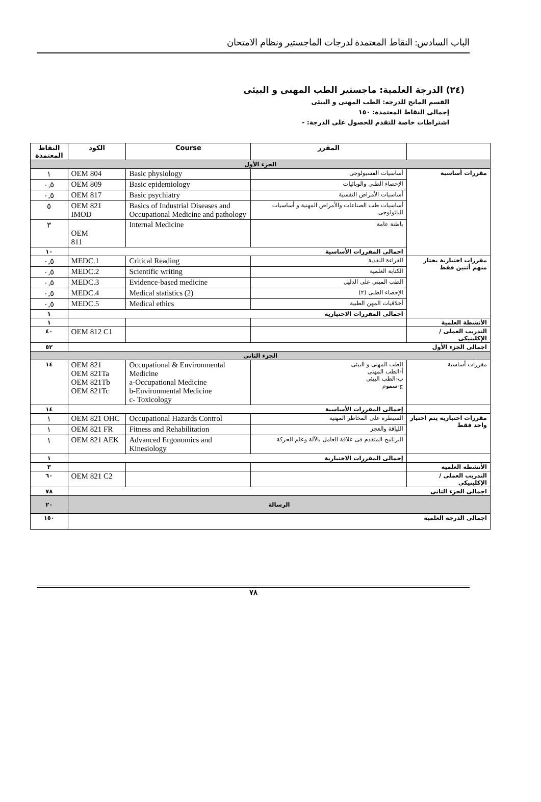الباب السادس: النقاط المعتمدة لدرجات الماجستير ونظام الامتحان
(٢٤) الدرجة العلمية: ماجستير الطب المهنى و البيئى
القسم المانح للدرجه: الطب المهنى و البيئى
إجمالى النقاط المعتمدة: ١٥٠
اشتراطات خاصة للتقدم للحصول على الدرجة: -
| | المقرر | Course | الكود | النقاط المعتمدة |
| --- | --- | --- | --- | --- |
| الجزء الأول | | | | |
| مقررات أساسية | أساسيات الفسيولوجى | Basic physiology | OEM 804 | ١ |
| | الإحصاء الطبى والوبائيات | Basic epidemiology | OEM 809 | ٠,٥ |
| | أساسيات الأمراض النفسية | Basic psychiatry | OEM 817 | ٠,٥ |
| | أساسيات طب الصناعات والأمراض المهنية و أساسيات الباثولوجى | Basics of Industrial Diseases and Occupational Medicine and pathology | OEM 821 IMOD | ٥ |
| | باطنة عامة | Internal Medicine | OEM 811 | ٣ |
| | اجمالى المقررات الأساسية | | | ١٠ |
| مقررات اختيارية يختار منهم أثنين فقط | القراءة النقدية | Critical Reading | MEDC.1 | ٠,٥ |
| | الكتابة العلمية | Scientific writing | MEDC.2 | ٠,٥ |
| | الطب المبنى على الدليل | Evidence-based medicine | MEDC.3 | ٠,٥ |
| | الإحصاء الطبى (٢) | Medical statistics (2) | MEDC.4 | ٠,٥ |
| | أخلاقيات المهن الطبية | Medical ethics | MEDC.5 | ٠,٥ |
| | اجمالى المقررات الاختيارية | | | ١ |
| الأنشطة العلمية | | | | ١ |
| التدريب العملى / الإكلينيكى | | | OEM 812 C1 | ٤٠ |
| اجمالى الجزء الأول | | | | ٥٢ |
| الجزء الثانى | | | | |
| مقررات أساسية | الطب المهنى و البيئى أ-الطب المهنى ب-الطب البيئى ج-سموم | Occupational & Environmental Medicine a-Occupational Medicine b-Environmental Medicine c- Toxicology | OEM 821 OEM 821Ta OEM 821Tb OEM 821Tc | ١٤ |
| | إجمالى المقررات الأساسية | | | ١٤ |
| مقررات اختيارية يتم اختيار واحد فقط | السيطرة على المخاطر المهنية | Occupational Hazards Control | OEM 821 OHC | ١ |
| | اللياقة والعجز | Fitness and Rehabilitation | OEM 821 FR | ١ |
| | البرنامج المتقدم فى علاقة العامل بالآلة وعلم الحركة | Advanced Ergonomics and Kinesiology | OEM 821 AEK | ١ |
| | إجمالى المقررات الاختيارية | | | ١ |
| الأنشطة العلمية | | | | ٣ |
| التدريب العملى / الإكلينيكى | | | OEM 821 C2 | ٦٠ |
| اجمالى الجزء الثانى | | | | ٧٨ |
| الرسالة | | | | ٢٠ |
| اجمالى الدرجة العلمية | | | | ١٥٠ |
٧٨